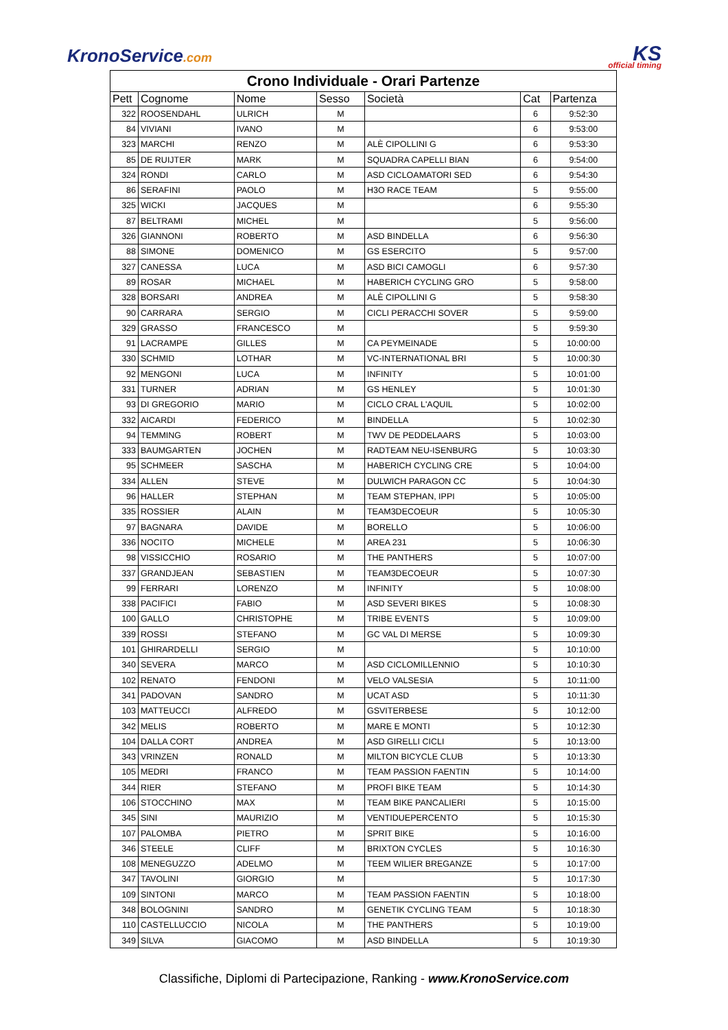KronoService.com
KS
official timing
| Crono Individuale - Orari Partenze | | | | | | |
| Pett | Cognome | Nome | Sesso | Società | Cat | Partenza |
| 322 | ROOSENDAHL | ULRICH | M | | 6 | 9:52:30 |
| 84 | VIVIANI | IVANO | M | | 6 | 9:53:00 |
| 323 | MARCHI | RENZO | M | ALÈ CIPOLLINI G | 6 | 9:53:30 |
| 85 | DE RUIJTER | MARK | M | SQUADRA CAPELLI BIAN | 6 | 9:54:00 |
| 324 | RONDI | CARLO | M | ASD CICLOAMATORI SED | 6 | 9:54:30 |
| 86 | SERAFINI | PAOLO | M | H3O RACE TEAM | 5 | 9:55:00 |
| 325 | WICKI | JACQUES | M | | 6 | 9:55:30 |
| 87 | BELTRAMI | MICHEL | M | | 5 | 9:56:00 |
| 326 | GIANNONI | ROBERTO | M | ASD BINDELLA | 6 | 9:56:30 |
| 88 | SIMONE | DOMENICO | M | GS ESERCITO | 5 | 9:57:00 |
| 327 | CANESSA | LUCA | M | ASD BICI CAMOGLI | 6 | 9:57:30 |
| 89 | ROSAR | MICHAEL | M | HABERICH CYCLING GRO | 5 | 9:58:00 |
| 328 | BORSARI | ANDREA | M | ALÈ CIPOLLINI G | 5 | 9:58:30 |
| 90 | CARRARA | SERGIO | M | CICLI PERACCHI SOVER | 5 | 9:59:00 |
| 329 | GRASSO | FRANCESCO | M | | 5 | 9:59:30 |
| 91 | LACRAMPE | GILLES | M | CA PEYMEINADE | 5 | 10:00:00 |
| 330 | SCHMID | LOTHAR | M | VC-INTERNATIONAL BRI | 5 | 10:00:30 |
| 92 | MENGONI | LUCA | M | INFINITY | 5 | 10:01:00 |
| 331 | TURNER | ADRIAN | M | GS HENLEY | 5 | 10:01:30 |
| 93 | DI GREGORIO | MARIO | M | CICLO CRAL L'AQUIL | 5 | 10:02:00 |
| 332 | AICARDI | FEDERICO | M | BINDELLA | 5 | 10:02:30 |
| 94 | TEMMING | ROBERT | M | TWV DE PEDDELAARS | 5 | 10:03:00 |
| 333 | BAUMGARTEN | JOCHEN | M | RADTEAM NEU-ISENBURG | 5 | 10:03:30 |
| 95 | SCHMEER | SASCHA | M | HABERICH CYCLING CRE | 5 | 10:04:00 |
| 334 | ALLEN | STEVE | M | DULWICH PARAGON CC | 5 | 10:04:30 |
| 96 | HALLER | STEPHAN | M | TEAM STEPHAN, IPPI | 5 | 10:05:00 |
| 335 | ROSSIER | ALAIN | M | TEAM3DECOEUR | 5 | 10:05:30 |
| 97 | BAGNARA | DAVIDE | M | BORELLO | 5 | 10:06:00 |
| 336 | NOCITO | MICHELE | M | AREA 231 | 5 | 10:06:30 |
| 98 | VISSICCHIO | ROSARIO | M | THE PANTHERS | 5 | 10:07:00 |
| 337 | GRANDJEAN | SEBASTIEN | M | TEAM3DECOEUR | 5 | 10:07:30 |
| 99 | FERRARI | LORENZO | M | INFINITY | 5 | 10:08:00 |
| 338 | PACIFICI | FABIO | M | ASD SEVERI BIKES | 5 | 10:08:30 |
| 100 | GALLO | CHRISTOPHE | M | TRIBE EVENTS | 5 | 10:09:00 |
| 339 | ROSSI | STEFANO | M | GC VAL DI MERSE | 5 | 10:09:30 |
| 101 | GHIRARDELLI | SERGIO | M | | 5 | 10:10:00 |
| 340 | SEVERA | MARCO | M | ASD CICLOMILLENNIO | 5 | 10:10:30 |
| 102 | RENATO | FENDONI | M | VELO VALSESIA | 5 | 10:11:00 |
| 341 | PADOVAN | SANDRO | M | UCAT ASD | 5 | 10:11:30 |
| 103 | MATTEUCCI | ALFREDO | M | GSVITERBESE | 5 | 10:12:00 |
| 342 | MELIS | ROBERTO | M | MARE E MONTI | 5 | 10:12:30 |
| 104 | DALLA CORT | ANDREA | M | ASD GIRELLI CICLI | 5 | 10:13:00 |
| 343 | VRINZEN | RONALD | M | MILTON BICYCLE CLUB | 5 | 10:13:30 |
| 105 | MEDRI | FRANCO | M | TEAM PASSION FAENTIN | 5 | 10:14:00 |
| 344 | RIER | STEFANO | M | PROFI BIKE TEAM | 5 | 10:14:30 |
| 106 | STOCCHINO | MAX | M | TEAM BIKE PANCALIERI | 5 | 10:15:00 |
| 345 | SINI | MAURIZIO | M | VENTIDUEPERCENTO | 5 | 10:15:30 |
| 107 | PALOMBA | PIETRO | M | SPRIT BIKE | 5 | 10:16:00 |
| 346 | STEELE | CLIFF | M | BRIXTON CYCLES | 5 | 10:16:30 |
| 108 | MENEGUZZO | ADELMO | M | TEEM WILIER BREGANZE | 5 | 10:17:00 |
| 347 | TAVOLINI | GIORGIO | M | | 5 | 10:17:30 |
| 109 | SINTONI | MARCO | M | TEAM PASSION FAENTIN | 5 | 10:18:00 |
| 348 | BOLOGNINI | SANDRO | M | GENETIK CYCLING TEAM | 5 | 10:18:30 |
| 110 | CASTELLUCCIO | NICOLA | M | THE PANTHERS | 5 | 10:19:00 |
| 349 | SILVA | GIACOMO | M | ASD BINDELLA | 5 | 10:19:30 |
Classifiche, Diplomi di Partecipazione, Ranking - www.KronoService.com